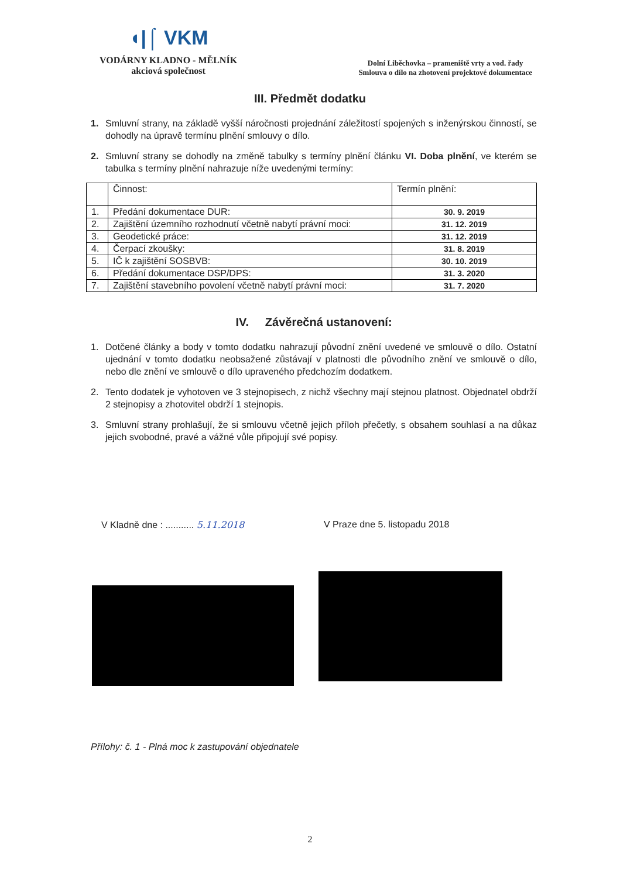◖|⌠ VKM
VODÁRNY KLADNO - MĚLNÍK
akciová společnost
Dolní Liběchovka – prameniště vrty a vod. řady
Smlouva o dílo na zhotovení projektové dokumentace
III. Předmět dodatku
1. Smluvní strany, na základě vyšší náročnosti projednání záležitostí spojených s inženýrskou činností, se dohodly na úpravě termínu plnění smlouvy o dílo.
2. Smluvní strany se dohodly na změně tabulky s termíny plnění článku VI. Doba plnění, ve kterém se tabulka s termíny plnění nahrazuje níže uvedenými termíny:
| | Činnost: | Termín plnění: |
| --- | --- | --- |
| 1. | Předání dokumentace DUR: | 30. 9. 2019 |
| 2. | Zajištění územního rozhodnutí včetně nabytí právní moci: | 31. 12. 2019 |
| 3. | Geodetické práce: | 31. 12. 2019 |
| 4. | Čerpací zkoušky: | 31. 8. 2019 |
| 5. | IČ k zajištění SOSBVB: | 30. 10. 2019 |
| 6. | Předání dokumentace DSP/DPS: | 31. 3. 2020 |
| 7. | Zajištění stavebního povolení včetně nabytí právní moci: | 31. 7. 2020 |
IV. Závěrečná ustanovení:
1. Dotčené články a body v tomto dodatku nahrazují původní znění uvedené ve smlouvě o dílo. Ostatní ujednání v tomto dodatku neobsažené zůstávají v platnosti dle původního znění ve smlouvě o dílo, nebo dle znění ve smlouvě o dílo upraveného předchozím dodatkem.
2. Tento dodatek je vyhotoven ve 3 stejnopisech, z nichž všechny mají stejnou platnost. Objednatel obdrží 2 stejnopisy a zhotovitel obdrží 1 stejnopis.
3. Smluvní strany prohlašují, že si smlouvu včetně jejich příloh přečetly, s obsahem souhlasí a na důkaz jejich svobodné, pravé a vážné vůle připojují své popisy.
V Kladně dne : ........... 5.11.2018 V Praze dne 5. listopadu 2018
Přílohy: č. 1 - Plná moc k zastupování objednatele
2